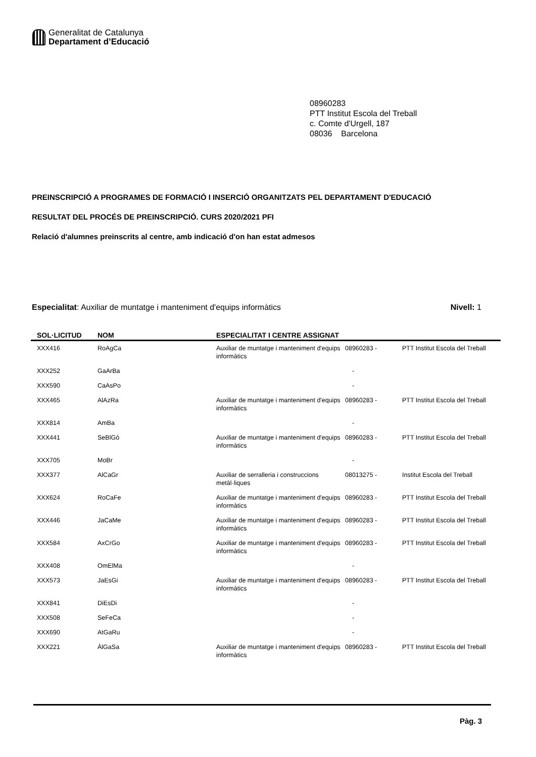Generalitat de Catalunya
Departament d’Educació
08960283
PTT Institut Escola del Treball
c. Comte d'Urgell, 187
08036 Barcelona
PREINSCRIPCIÓ A PROGRAMES DE FORMACIÓ I INSERCIÓ ORGANITZATS PEL DEPARTAMENT D'EDUCACIÓ
RESULTAT DEL PROCÉS DE PREINSCRIPCIÓ. CURS 2020/2021 PFI
Relació d'alumnes preinscrits al centre, amb indicació d'on han estat admesos
Especialitat: Auxiliar de muntatge i manteniment d'equips informàtics Nivell: 1
| SOL·LICITUD | NOM | ESPECIALITAT I CENTRE ASSIGNAT | | |
| --- | --- | --- | --- | --- |
| XXX416 | RoAgCa | Auxiliar de muntatge i manteniment d'equips informàtics | 08960283 - | PTT Institut Escola del Treball |
| XXX252 | GaArBa | | - | |
| XXX590 | CaAsPo | | - | |
| XXX465 | AlAzRa | Auxiliar de muntatge i manteniment d'equips informàtics | 08960283 - | PTT Institut Escola del Treball |
| XXX814 | AmBa | | - | |
| XXX441 | SeBlGó | Auxiliar de muntatge i manteniment d'equips informàtics | 08960283 - | PTT Institut Escola del Treball |
| XXX705 | MoBr | | - | |
| XXX377 | AlCaGr | Auxiliar de serralleria i construccions metàl·liques | 08013275 - | Institut Escola del Treball |
| XXX624 | RoCaFe | Auxiliar de muntatge i manteniment d'equips informàtics | 08960283 - | PTT Institut Escola del Treball |
| XXX446 | JaCaMe | Auxiliar de muntatge i manteniment d'equips informàtics | 08960283 - | PTT Institut Escola del Treball |
| XXX584 | AxCrGo | Auxiliar de muntatge i manteniment d'equips informàtics | 08960283 - | PTT Institut Escola del Treball |
| XXX408 | OmElMa | | - | |
| XXX573 | JaEsGi | Auxiliar de muntatge i manteniment d'equips informàtics | 08960283 - | PTT Institut Escola del Treball |
| XXX841 | DiEsDi | | - | |
| XXX508 | SeFeCa | | - | |
| XXX690 | AtGaRu | | - | |
| XXX221 | ÁlGaSa | Auxiliar de muntatge i manteniment d'equips informàtics | 08960283 - | PTT Institut Escola del Treball |
Pàg. 3